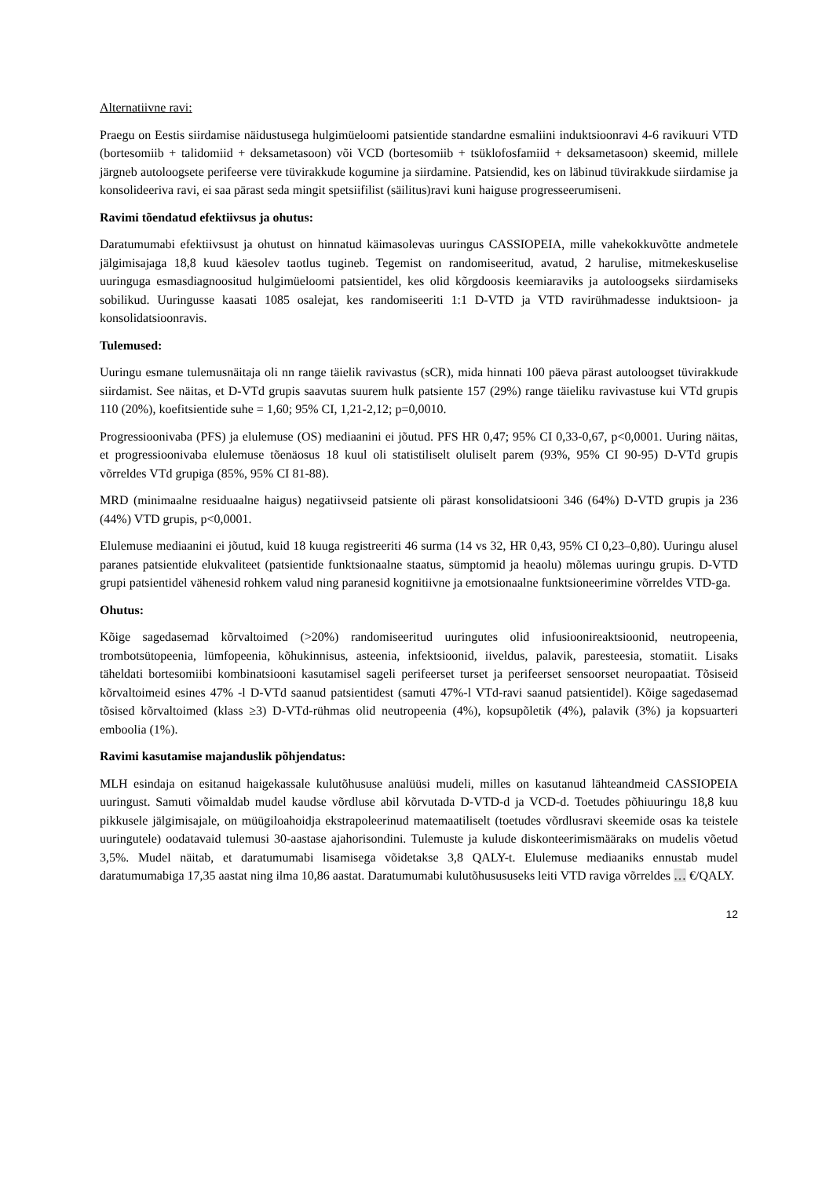Alternatiivne ravi:
Praegu on Eestis siirdamise näidustusega hulgimüeloomi patsientide standardne esmaliini induktsioonravi 4-6 ravikuuri VTD (bortesomiib + talidomiid + deksametasoon) või VCD (bortesomiib + tsüklofosfamiid + deksametasoon) skeemid, millele järgneb autoloogsete perifeerse vere tüvirakkude kogumine ja siirdamine. Patsiendid, kes on läbinud tüvirakkude siirdamise ja konsolideeriva ravi, ei saa pärast seda mingit spetsiifilist (säilitus)ravi kuni haiguse progresseerumiseni.
Ravimi tõendatud efektiivsus ja ohutus:
Daratumumabi efektiivsust ja ohutust on hinnatud käimasolevas uuringus CASSIOPEIA, mille vahekokkuvõtte andmetele jälgimisajaga 18,8 kuud käesolev taotlus tugineb. Tegemist on randomiseeritud, avatud, 2 harulise, mitmekeskuselise uuringuga esmasdiagnoositud hulgimüeloomi patsientidel, kes olid kõrgdoosis keemiaraviks ja autoloogseks siirdamiseks sobilikud. Uuringusse kaasati 1085 osalejat, kes randomiseeriti 1:1 D-VTD ja VTD ravirühmadesse induktsioon- ja konsolidatsioonravis.
Tulemused:
Uuringu esmane tulemusnäitaja oli nn range täielik ravivastus (sCR), mida hinnati 100 päeva pärast autoloogset tüvirakkude siirdamist. See näitas, et D-VTd grupis saavutas suurem hulk patsiente 157 (29%) range täieliku ravivastuse kui VTd grupis 110 (20%), koefitsientide suhe = 1,60; 95% CI, 1,21-2,12; p=0,0010.
Progressioonivaba (PFS) ja elulemuse (OS) mediaanini ei jõutud. PFS HR 0,47; 95% CI 0,33-0,67, p<0,0001. Uuring näitas, et progressioonivaba elulemuse tõenäosus 18 kuul oli statistiliselt oluliselt parem (93%, 95% CI 90-95) D-VTd grupis võrreldes VTd grupiga (85%, 95% CI 81-88).
MRD (minimaalne residuaalne haigus) negatiivseid patsiente oli pärast konsolidatsiooni 346 (64%) D-VTD grupis ja 236 (44%) VTD grupis, p<0,0001.
Elulemuse mediaanini ei jõutud, kuid 18 kuuga registreeriti 46 surma (14 vs 32, HR 0,43, 95% CI 0,23–0,80). Uuringu alusel paranes patsientide elukvaliteet (patsientide funktsionaalne staatus, sümptomid ja heaolu) mõlemas uuringu grupis. D-VTD grupi patsientidel vähenesid rohkem valud ning paranesid kognitiivne ja emotsionaalne funktsioneerimine võrreldes VTD-ga.
Ohutus:
Kõige sagedasemad kõrvaltoimed (>20%) randomiseeritud uuringutes olid infusioonireaktsioonid, neutropeenia, trombotsütopeenia, lümfopeenia, kõhukinnisus, asteenia, infektsioonid, iiveldus, palavik, paresteesia, stomatiit. Lisaks täheldati bortesomiibi kombinatsiooni kasutamisel sageli perifeerset turset ja perifeerset sensoorset neuropaatiat. Tõsiseid kõrvaltoimeid esines 47% -l D-VTd saanud patsientidest (samuti 47%-l VTd-ravi saanud patsientidel). Kõige sagedasemad tõsised kõrvaltoimed (klass ≥3) D-VTd-rühmas olid neutropeenia (4%), kopsupõletik (4%), palavik (3%) ja kopsuarteri emboolia (1%).
Ravimi kasutamise majanduslik põhjendatus:
MLH esindaja on esitanud haigekassale kulutõhususe analüüsi mudeli, milles on kasutanud lähteandmeid CASSIOPEIA uuringust. Samuti võimaldab mudel kaudse võrdluse abil kõrvutada D-VTD-d ja VCD-d. Toetudes põhiuuringu 18,8 kuu pikkusele jälgimisajale, on müügiloahoidja ekstrapoleerinud matemaatiliselt (toetudes võrdlusravi skeemide osas ka teistele uuringutele) oodatavaid tulemusi 30-aastase ajahorisondini. Tulemuste ja kulude diskonteerimismääraks on mudelis võetud 3,5%. Mudel näitab, et daratumumabi lisamisega võidetakse 3,8 QALY-t. Elulemuse mediaaniks ennustab mudel daratumumabiga 17,35 aastat ning ilma 10,86 aastat. Daratumumabi kulutõhusususeks leiti VTD raviga võrreldes … €/QALY.
12